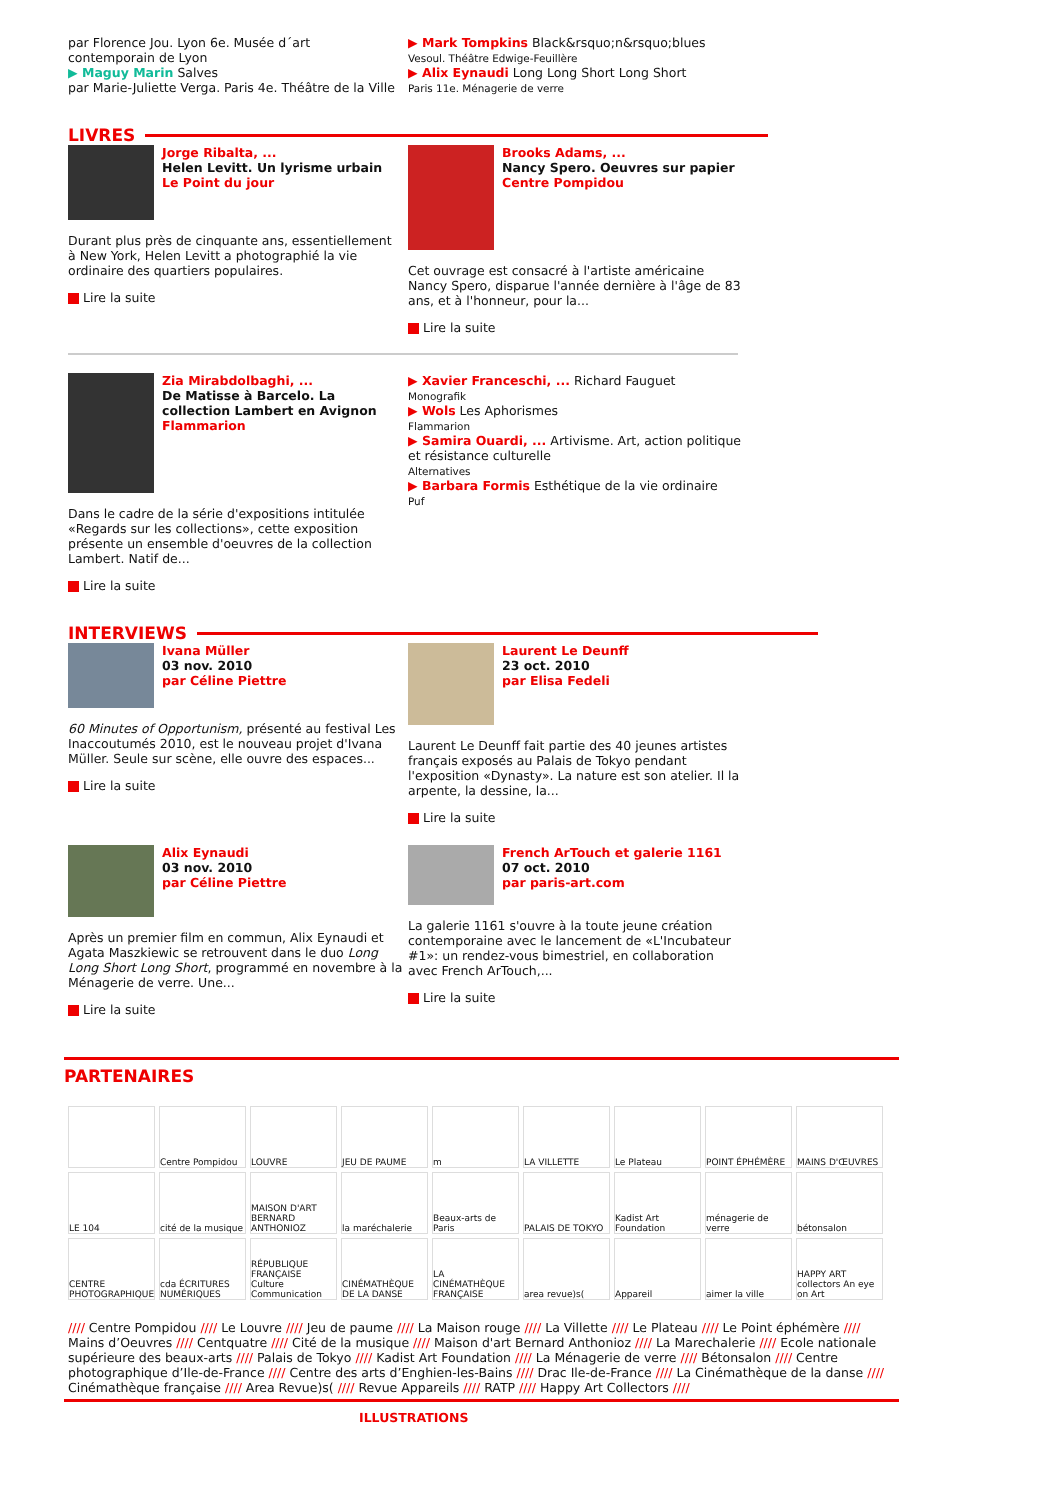par Florence Jou. Lyon 6e. Musée d´art contemporain de Lyon
▶ Maguy Marin Salves
par Marie-Juliette Verga. Paris 4e. Théâtre de la Ville
▶ Mark Tompkins Black&rsquo;n&rsquo;blues
Vesoul. Théâtre Edwige-Feuillère
▶ Alix Eynaudi Long Long Short Long Short
Paris 11e. Ménagerie de verre
LIVRES
Jorge Ribalta, ...
Helen Levitt. Un lyrisme urbain
Le Point du jour
Durant plus près de cinquante ans, essentiellement à New York, Helen Levitt a photographié la vie ordinaire des quartiers populaires.
Lire la suite
Brooks Adams, ...
Nancy Spero. Oeuvres sur papier
Centre Pompidou
Cet ouvrage est consacré à l'artiste américaine Nancy Spero, disparue l'année dernière à l'âge de 83 ans, et à l'honneur, pour la...
Lire la suite
Zia Mirabdolbaghi, ...
De Matisse à Barcelo. La collection Lambert en Avignon
Flammarion
Dans le cadre de la série d'expositions intitulée «Regards sur les collections», cette exposition présente un ensemble d'oeuvres de la collection Lambert. Natif de...
Lire la suite
▶ Xavier Franceschi, ... Richard Fauguet
Monografik
▶ Wols Les Aphorismes
Flammarion
▶ Samira Ouardi, ... Artivisme. Art, action politique et résistance culturelle
Alternatives
▶ Barbara Formis Esthétique de la vie ordinaire
Puf
INTERVIEWS
Ivana Müller
03 nov. 2010
par Céline Piettre
60 Minutes of Opportunism, présenté au festival Les Inaccoutumés 2010, est le nouveau projet d'Ivana Müller. Seule sur scène, elle ouvre des espaces...
Lire la suite
Laurent Le Deunff
23 oct. 2010
par Elisa Fedeli
Laurent Le Deunff fait partie des 40 jeunes artistes français exposés au Palais de Tokyo pendant l'exposition «Dynasty». La nature est son atelier. Il la arpente, la dessine, la...
Lire la suite
Alix Eynaudi
03 nov. 2010
par Céline Piettre
Après un premier film en commun, Alix Eynaudi et Agata Maszkiewic se retrouvent dans le duo Long Long Short Long Short, programmé en novembre à la Ménagerie de verre. Une...
Lire la suite
French ArTouch et galerie 1161
07 oct. 2010
par paris-art.com
La galerie 1161 s'ouvre à la toute jeune création contemporaine avec le lancement de «L'Incubateur #1»: un rendez-vous bimestriel, en collaboration avec French ArTouch,...
Lire la suite
PARTENAIRES
Centre Pompidou
LOUVRE
JEU DE PAUME
m
LA VILLETTE
Le Plateau
POINT ÉPHÉMÈRE
MAINS D'ŒUVRES
LE 104
cité de la musique
MAISON D'ART BERNARD ANTHONIOZ
la maréchalerie
Beaux-arts de Paris
PALAIS DE TOKYO
Kadist Art Foundation
ménagerie de verre
bétonsalon
CENTRE PHOTOGRAPHIQUE
cda ÉCRITURES NUMÉRIQUES
RÉPUBLIQUE FRANÇAISE Culture Communication
CINÉMATHÈQUE DE LA DANSE
LA CINÉMATHÈQUE FRANÇAISE
area revue)s(
Appareil
aimer la ville
HAPPY ART collectors An eye on Art
//// Centre Pompidou //// Le Louvre //// Jeu de paume //// La Maison rouge //// La Villette //// Le Plateau //// Le Point éphémère //// Mains d’Oeuvres //// Centquatre //// Cité de la musique //// Maison d'art Bernard Anthonioz //// La Marechalerie //// Ecole nationale supérieure des beaux-arts //// Palais de Tokyo //// Kadist Art Foundation //// La Ménagerie de verre //// Bétonsalon //// Centre photographique d’Ile-de-France //// Centre des arts d’Enghien-les-Bains //// Drac Ile-de-France //// La Cinémathèque de la danse //// Cinémathèque française //// Area Revue)s( //// Revue Appareils //// RATP //// Happy Art Collectors ////
ILLUSTRATIONS